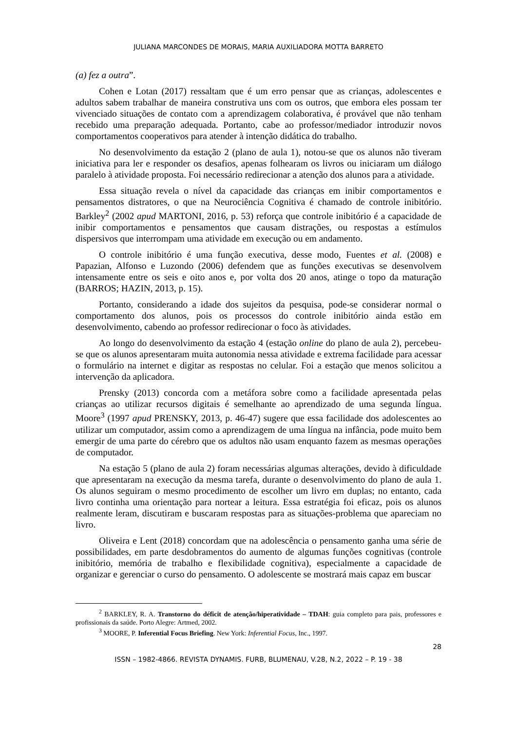JULIANA MARCONDES DE MORAIS, MARIA AUXILIADORA MOTTA BARRETO
(a) fez a outra”.
Cohen e Lotan (2017) ressaltam que é um erro pensar que as crianças, adolescentes e adultos sabem trabalhar de maneira construtiva uns com os outros, que embora eles possam ter vivenciado situações de contato com a aprendizagem colaborativa, é provável que não tenham recebido uma preparação adequada. Portanto, cabe ao professor/mediador introduzir novos comportamentos cooperativos para atender à intenção didática do trabalho.
No desenvolvimento da estação 2 (plano de aula 1), notou-se que os alunos não tiveram iniciativa para ler e responder os desafios, apenas folhearam os livros ou iniciaram um diálogo paralelo à atividade proposta. Foi necessário redirecionar a atenção dos alunos para a atividade.
Essa situação revela o nível da capacidade das crianças em inibir comportamentos e pensamentos distratores, o que na Neurociência Cognitiva é chamado de controle inibitório. Barkley<sup>2</sup> (2002 apud MARTONI, 2016, p. 53) reforça que controle inibitório é a capacidade de inibir comportamentos e pensamentos que causam distrações, ou respostas a estímulos dispersivos que interrompam uma atividade em execução ou em andamento.
O controle inibitório é uma função executiva, desse modo, Fuentes et al. (2008) e Papazian, Alfonso e Luzondo (2006) defendem que as funções executivas se desenvolvem intensamente entre os seis e oito anos e, por volta dos 20 anos, atinge o topo da maturação (BARROS; HAZIN, 2013, p. 15).
Portanto, considerando a idade dos sujeitos da pesquisa, pode-se considerar normal o comportamento dos alunos, pois os processos do controle inibitório ainda estão em desenvolvimento, cabendo ao professor redirecionar o foco às atividades.
Ao longo do desenvolvimento da estação 4 (estação online do plano de aula 2), percebeu-se que os alunos apresentaram muita autonomia nessa atividade e extrema facilidade para acessar o formulário na internet e digitar as respostas no celular. Foi a estação que menos solicitou a intervenção da aplicadora.
Prensky (2013) concorda com a metáfora sobre como a facilidade apresentada pelas crianças ao utilizar recursos digitais é semelhante ao aprendizado de uma segunda língua. Moore<sup>3</sup> (1997 apud PRENSKY, 2013, p. 46-47) sugere que essa facilidade dos adolescentes ao utilizar um computador, assim como a aprendizagem de uma língua na infância, pode muito bem emergir de uma parte do cérebro que os adultos não usam enquanto fazem as mesmas operações de computador.
Na estação 5 (plano de aula 2) foram necessárias algumas alterações, devido à dificuldade que apresentaram na execução da mesma tarefa, durante o desenvolvimento do plano de aula 1. Os alunos seguiram o mesmo procedimento de escolher um livro em duplas; no entanto, cada livro continha uma orientação para nortear a leitura. Essa estratégia foi eficaz, pois os alunos realmente leram, discutiram e buscaram respostas para as situações-problema que apareciam no livro.
Oliveira e Lent (2018) concordam que na adolescência o pensamento ganha uma série de possibilidades, em parte desdobramentos do aumento de algumas funções cognitivas (controle inibitório, memória de trabalho e flexibilidade cognitiva), especialmente a capacidade de organizar e gerenciar o curso do pensamento. O adolescente se mostrará mais capaz em buscar
<sup>2</sup> BARKLEY, R. A. Transtorno do déficit de atenção/hiperatividade – TDAH: guia completo para pais, professores e profissionais da saúde. Porto Alegre: Artmed, 2002.
<sup>3</sup> MOORE, P. Inferential Focus Briefing. New York: Inferential Focus, Inc., 1997.
28
ISSN – 1982-4866. REVISTA DYNAMIS. FURB, BLUMENAU, V.28, N.2, 2022 – P. 19 - 38